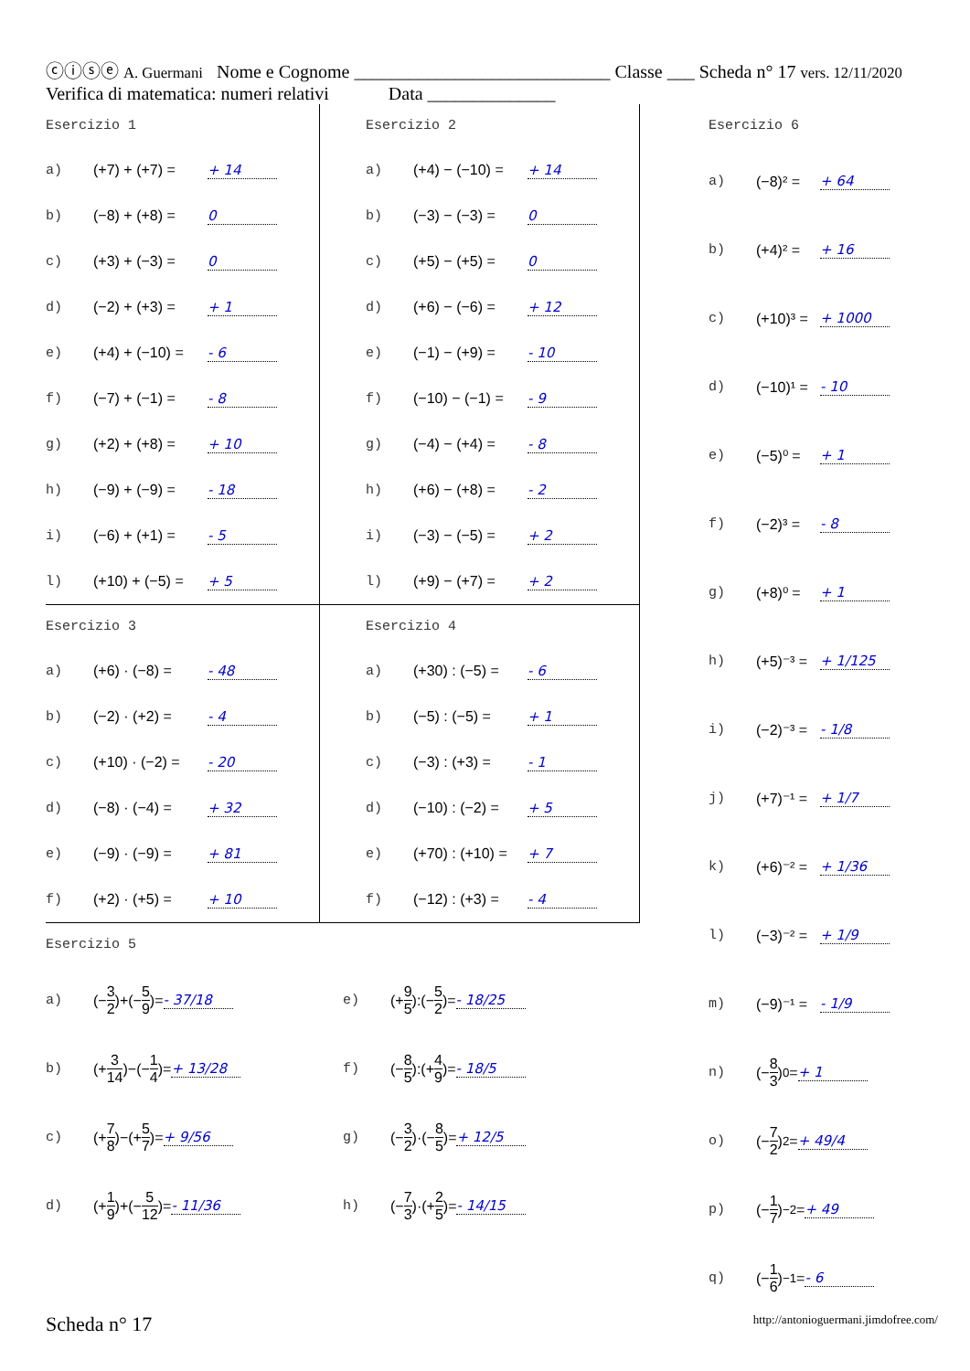ⓒⓘⓢⓔ A. Guermani Nome e Cognome ____________________________ Classe ___ Scheda n° 17 vers. 12/11/2020
Verifica di matematica: numeri relativi Data ______________
Esercizio 1
a) (+7) + (+7) = + 14
b) (−8) + (+8) = 0
c) (+3) + (−3) = 0
d) (−2) + (+3) = + 1
e) (+4) + (−10) = - 6
f) (−7) + (−1) = - 8
g) (+2) + (+8) = + 10
h) (−9) + (−9) = - 18
i) (−6) + (+1) = - 5
l) (+10) + (−5) = + 5
Esercizio 2
a) (+4) − (−10) = + 14
b) (−3) − (−3) = 0
c) (+5) − (+5) = 0
d) (+6) − (−6) = + 12
e) (−1) − (+9) = - 10
f) (−10) − (−1) = - 9
g) (−4) − (+4) = - 8
h) (+6) − (+8) = - 2
i) (−3) − (−5) = + 2
l) (+9) − (+7) = + 2
Esercizio 3
a) (+6) · (−8) = - 48
b) (−2) · (+2) = - 4
c) (+10) · (−2) = - 20
d) (−8) · (−4) = + 32
e) (−9) · (−9) = + 81
f) (+2) · (+5) = + 10
Esercizio 4
a) (+30) : (−5) = - 6
b) (−5) : (−5) = + 1
c) (−3) : (+3) = - 1
d) (−10) : (−2) = + 5
e) (+70) : (+10) = + 7
f) (−12) : (+3) = - 4
Esercizio 5
a) (− 3 2)+(− 5 9)= - 37/18
b) (+ 3 14)−(− 1 4)= + 13/28
c) (+ 7 8)−(+ 5 7)= + 9/56
d) (+ 1 9)+(− 5 12)= - 11/36
e) (+ 9 5):(− 5 2)= - 18/25
f) (− 8 5):(+ 4 9)= - 18/5
g) (− 3 2)·(− 8 5)= + 12/5
h) (− 7 3)·(+ 2 5)= - 14/15
Esercizio 6
a) (−8)² = + 64
b) (+4)² = + 16
c) (+10)³ = + 1000
d) (−10)¹ = - 10
e) (−5)⁰ = + 1
f) (−2)³ = - 8
g) (+8)⁰ = + 1
h) (+5)⁻³ = + 1/125
i) (−2)⁻³ = - 1/8
j) (+7)⁻¹ = + 1/7
k) (+6)⁻² = + 1/36
l) (−3)⁻² = + 1/9
m) (−9)⁻¹ = - 1/9
n) (− 8 3)<sup>0</sup> = + 1
o) (− 7 2)<sup>2</sup> = + 49/4
p) (− 1 7)<sup>−2</sup> = + 49
q) (− 1 6)<sup>−1</sup> = - 6
Scheda n° 17 http://antonioguermani.jimdofree.com/